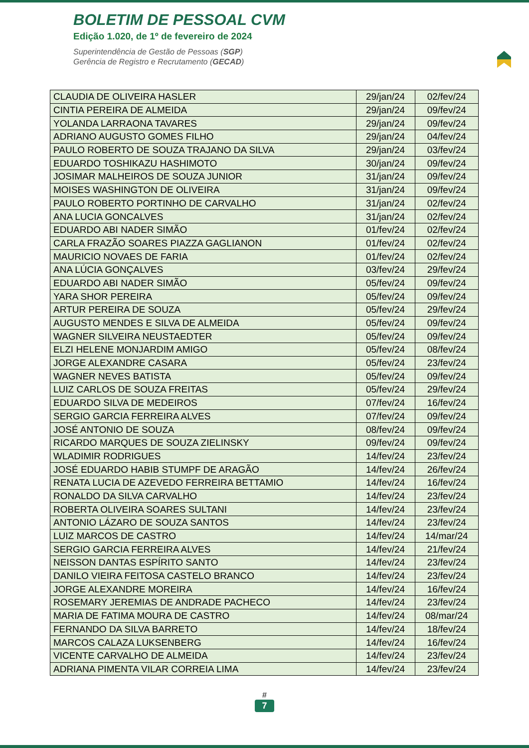BOLETIM DE PESSOAL CVM
Edição 1.020, de 1º de fevereiro de 2024
Superintendência de Gestão de Pessoas (SGP)
Gerência de Registro e Recrutamento (GECAD)
| CLAUDIA DE OLIVEIRA HASLER | 29/jan/24 | 02/fev/24 |
| CINTIA PEREIRA DE ALMEIDA | 29/jan/24 | 09/fev/24 |
| YOLANDA LARRAONA TAVARES | 29/jan/24 | 09/fev/24 |
| ADRIANO AUGUSTO GOMES FILHO | 29/jan/24 | 04/fev/24 |
| PAULO ROBERTO DE SOUZA TRAJANO DA SILVA | 29/jan/24 | 03/fev/24 |
| EDUARDO TOSHIKAZU HASHIMOTO | 30/jan/24 | 09/fev/24 |
| JOSIMAR MALHEIROS DE SOUZA JUNIOR | 31/jan/24 | 09/fev/24 |
| MOISES WASHINGTON DE OLIVEIRA | 31/jan/24 | 09/fev/24 |
| PAULO ROBERTO PORTINHO DE CARVALHO | 31/jan/24 | 02/fev/24 |
| ANA LUCIA GONCALVES | 31/jan/24 | 02/fev/24 |
| EDUARDO ABI NADER SIMÃO | 01/fev/24 | 02/fev/24 |
| CARLA FRAZÃO SOARES PIAZZA GAGLIANON | 01/fev/24 | 02/fev/24 |
| MAURICIO NOVAES DE FARIA | 01/fev/24 | 02/fev/24 |
| ANA LÚCIA GONÇALVES | 03/fev/24 | 29/fev/24 |
| EDUARDO ABI NADER SIMÃO | 05/fev/24 | 09/fev/24 |
| YARA SHOR PEREIRA | 05/fev/24 | 09/fev/24 |
| ARTUR PEREIRA DE SOUZA | 05/fev/24 | 29/fev/24 |
| AUGUSTO MENDES E SILVA DE ALMEIDA | 05/fev/24 | 09/fev/24 |
| WAGNER SILVEIRA NEUSTAEDTER | 05/fev/24 | 09/fev/24 |
| ELZI HELENE MONJARDIM AMIGO | 05/fev/24 | 08/fev/24 |
| JORGE ALEXANDRE CASARA | 05/fev/24 | 23/fev/24 |
| WAGNER NEVES BATISTA | 05/fev/24 | 09/fev/24 |
| LUIZ CARLOS DE SOUZA FREITAS | 05/fev/24 | 29/fev/24 |
| EDUARDO SILVA DE MEDEIROS | 07/fev/24 | 16/fev/24 |
| SERGIO GARCIA FERREIRA ALVES | 07/fev/24 | 09/fev/24 |
| JOSÉ ANTONIO DE SOUZA | 08/fev/24 | 09/fev/24 |
| RICARDO MARQUES DE SOUZA ZIELINSKY | 09/fev/24 | 09/fev/24 |
| WLADIMIR RODRIGUES | 14/fev/24 | 23/fev/24 |
| JOSÉ EDUARDO HABIB STUMPF DE ARAGÃO | 14/fev/24 | 26/fev/24 |
| RENATA LUCIA DE AZEVEDO FERREIRA BETTAMIO | 14/fev/24 | 16/fev/24 |
| RONALDO DA SILVA CARVALHO | 14/fev/24 | 23/fev/24 |
| ROBERTA OLIVEIRA SOARES SULTANI | 14/fev/24 | 23/fev/24 |
| ANTONIO LÁZARO DE SOUZA SANTOS | 14/fev/24 | 23/fev/24 |
| LUIZ MARCOS DE CASTRO | 14/fev/24 | 14/mar/24 |
| SERGIO GARCIA FERREIRA ALVES | 14/fev/24 | 21/fev/24 |
| NEISSON DANTAS ESPÍRITO SANTO | 14/fev/24 | 23/fev/24 |
| DANILO VIEIRA FEITOSA CASTELO BRANCO | 14/fev/24 | 23/fev/24 |
| JORGE ALEXANDRE MOREIRA | 14/fev/24 | 16/fev/24 |
| ROSEMARY JEREMIAS DE ANDRADE PACHECO | 14/fev/24 | 23/fev/24 |
| MARIA DE FATIMA MOURA DE CASTRO | 14/fev/24 | 08/mar/24 |
| FERNANDO DA SILVA BARRETO | 14/fev/24 | 18/fev/24 |
| MARCOS CALAZA LUKSENBERG | 14/fev/24 | 16/fev/24 |
| VICENTE CARVALHO DE ALMEIDA | 14/fev/24 | 23/fev/24 |
| ADRIANA PIMENTA VILAR CORREIA LIMA | 14/fev/24 | 23/fev/24 |
#
7